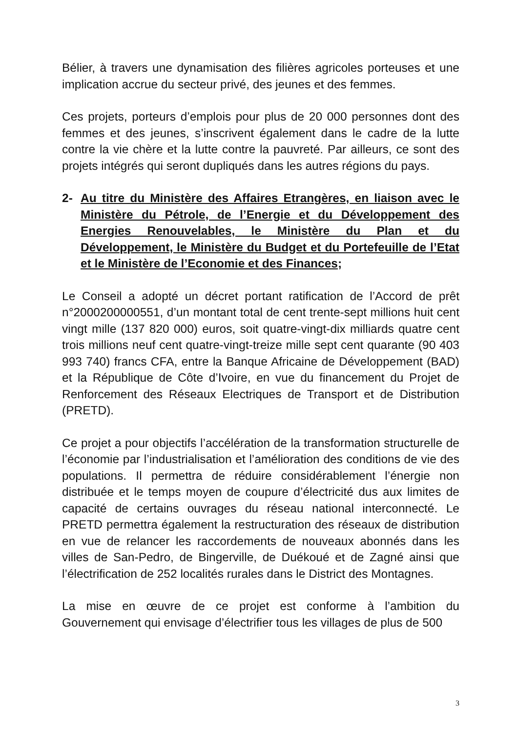Bélier, à travers une dynamisation des filières agricoles porteuses et une implication accrue du secteur privé, des jeunes et des femmes.
Ces projets, porteurs d’emplois pour plus de 20 000 personnes dont des femmes et des jeunes, s’inscrivent également dans le cadre de la lutte contre la vie chère et la lutte contre la pauvreté. Par ailleurs, ce sont des projets intégrés qui seront dupliqués dans les autres régions du pays.
2- Au titre du Ministère des Affaires Etrangères, en liaison avec le Ministère du Pétrole, de l’Energie et du Développement des Energies Renouvelables, le Ministère du Plan et du Développement, le Ministère du Budget et du Portefeuille de l’Etat et le Ministère de l’Economie et des Finances;
Le Conseil a adopté un décret portant ratification de l’Accord de prêt n°2000200000551, d’un montant total de cent trente-sept millions huit cent vingt mille (137 820 000) euros, soit quatre-vingt-dix milliards quatre cent trois millions neuf cent quatre-vingt-treize mille sept cent quarante (90 403 993 740) francs CFA, entre la Banque Africaine de Développement (BAD) et la République de Côte d’Ivoire, en vue du financement du Projet de Renforcement des Réseaux Electriques de Transport et de Distribution (PRETD).
Ce projet a pour objectifs l’accélération de la transformation structurelle de l’économie par l’industrialisation et l’amélioration des conditions de vie des populations. Il permettra de réduire considérablement l’énergie non distribuée et le temps moyen de coupure d’électricité dus aux limites de capacité de certains ouvrages du réseau national interconnecté. Le PRETD permettra également la restructuration des réseaux de distribution en vue de relancer les raccordements de nouveaux abonnés dans les villes de San-Pedro, de Bingerville, de Duékoué et de Zagné ainsi que l’électrification de 252 localités rurales dans le District des Montagnes.
La mise en œuvre de ce projet est conforme à l’ambition du Gouvernement qui envisage d’électrifier tous les villages de plus de 500
3